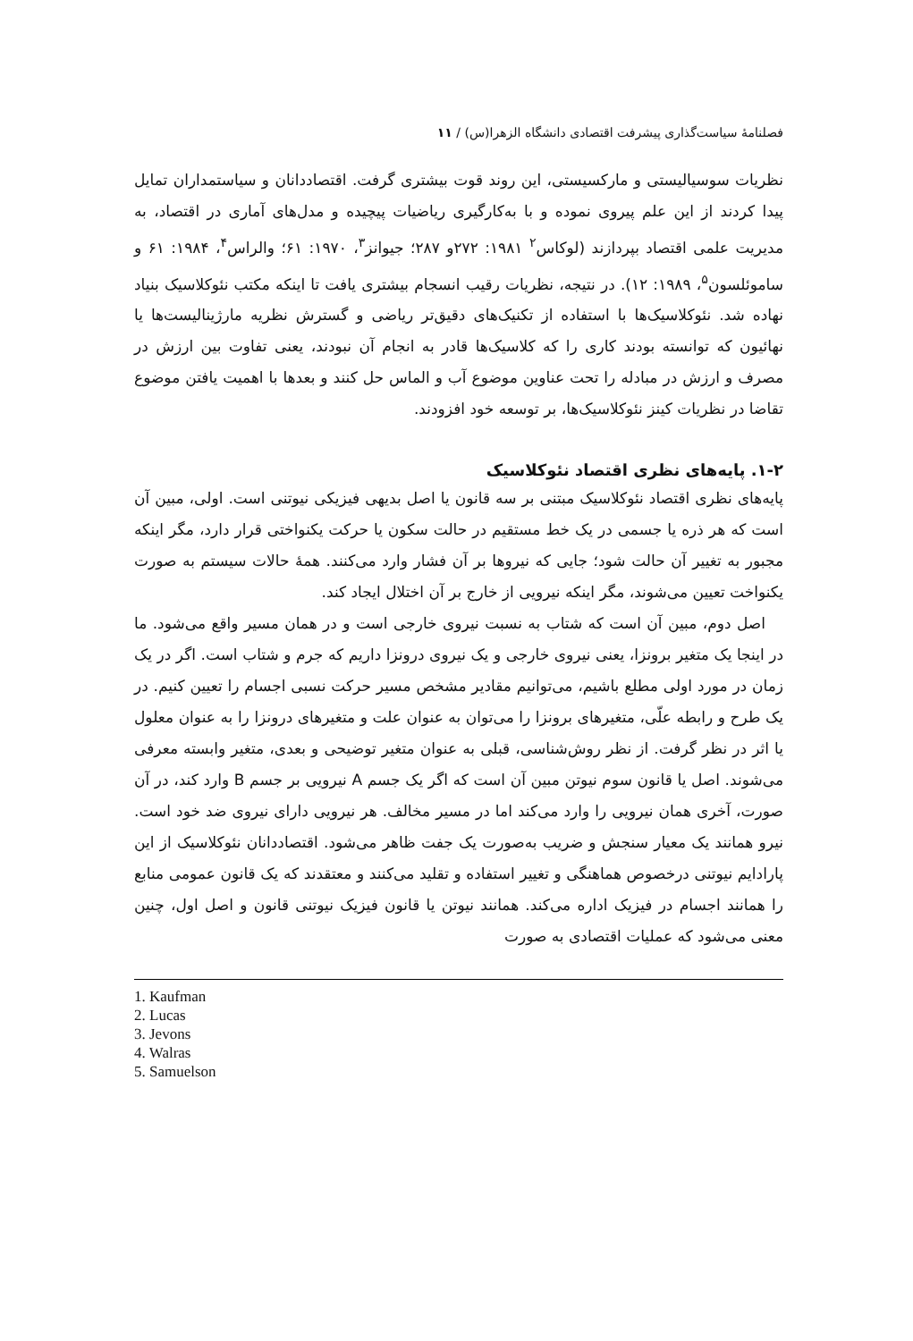فصلنامهٔ سیاست‌گذاری پیشرفت اقتصادی دانشگاه الزهرا(س) / ۱۱
نظریات سوسیالیستی و مارکسیستی، این روند قوت بیشتری گرفت. اقتصاددانان و سیاستمداران تمایل پیدا کردند از این علم پیروی نموده و با به‌کارگیری ریاضیات پیچیده و مدل‌های آماری در اقتصاد، به مدیریت علمی اقتصاد بپردازند (لوکاس<sup>۲</sup> ۱۹۸۱: ۲۷۲و ۲۸۷؛ جیوانز<sup>۳</sup>، ۱۹۷۰: ۶۱؛ والراس<sup>۴</sup>، ۱۹۸۴: ۶۱ و ساموئلسون<sup>۵</sup>، ۱۹۸۹: ۱۲). در نتیجه، نظریات رقیب انسجام بیشتری یافت تا اینکه مکتب نئوکلاسیک بنیاد نهاده شد. نئوکلاسیک‌ها با استفاده از تکنیک‌های دقیق‌تر ریاضی و گسترش نظریه مارژینالیست‌ها یا نهائیون که توانسته بودند کاری را که کلاسیک‌ها قادر به انجام آن نبودند، یعنی تفاوت بین ارزش در مصرف و ارزش در مبادله را تحت عناوین موضوع آب و الماس حل کنند و بعدها با اهمیت یافتن موضوع تقاضا در نظریات کینز نئوکلاسیک‌ها، بر توسعه خود افزودند.
۱-۲. پایه‌های نظری اقتصاد نئوکلاسیک
پایه‌های نظری اقتصاد نئوکلاسیک مبتنی بر سه قانون یا اصل بدیهی فیزیکی نیوتنی است. اولی، مبین آن است که هر ذره یا جسمی در یک خط مستقیم در حالت سکون یا حرکت یکنواختی قرار دارد، مگر اینکه مجبور به تغییر آن حالت شود؛ جایی که نیروها بر آن فشار وارد می‌کنند. همهٔ حالات سیستم به صورت یکنواخت تعیین می‌شوند، مگر اینکه نیرویی از خارج بر آن اختلال ایجاد کند.
اصل دوم، مبین آن است که شتاب به نسبت نیروی خارجی است و در همان مسیر واقع می‌شود. ما در اینجا یک متغیر برونزا، یعنی نیروی خارجی و یک نیروی درونزا داریم که جرم و شتاب است. اگر در یک زمان در مورد اولی مطلع باشیم، می‌توانیم مقادیر مشخص مسیر حرکت نسبی اجسام را تعیین کنیم. در یک طرح و رابطه علّی، متغیرهای برونزا را می‌توان به عنوان علت و متغیرهای درونزا را به عنوان معلول یا اثر در نظر گرفت. از نظر روش‌شناسی، قبلی به عنوان متغیر توضیحی و بعدی، متغیر وابسته معرفی می‌شوند. اصل یا قانون سوم نیوتن مبین آن است که اگر یک جسم A نیرویی بر جسم B وارد کند، در آن صورت، آخری همان نیرویی را وارد می‌کند اما در مسیر مخالف. هر نیرویی دارای نیروی ضد خود است. نیرو همانند یک معیار سنجش و ضریب به‌صورت یک جفت ظاهر می‌شود. اقتصاددانان نئوکلاسیک از این پارادایم نیوتنی درخصوص هماهنگی و تغییر استفاده و تقلید می‌کنند و معتقدند که یک قانون عمومی منابع را همانند اجسام در فیزیک اداره می‌کند. همانند نیوتن یا قانون فیزیک نیوتنی قانون و اصل اول، چنین معنی می‌شود که عملیات اقتصادی به صورت
1. Kaufman
2. Lucas
3. Jevons
4. Walras
5. Samuelson